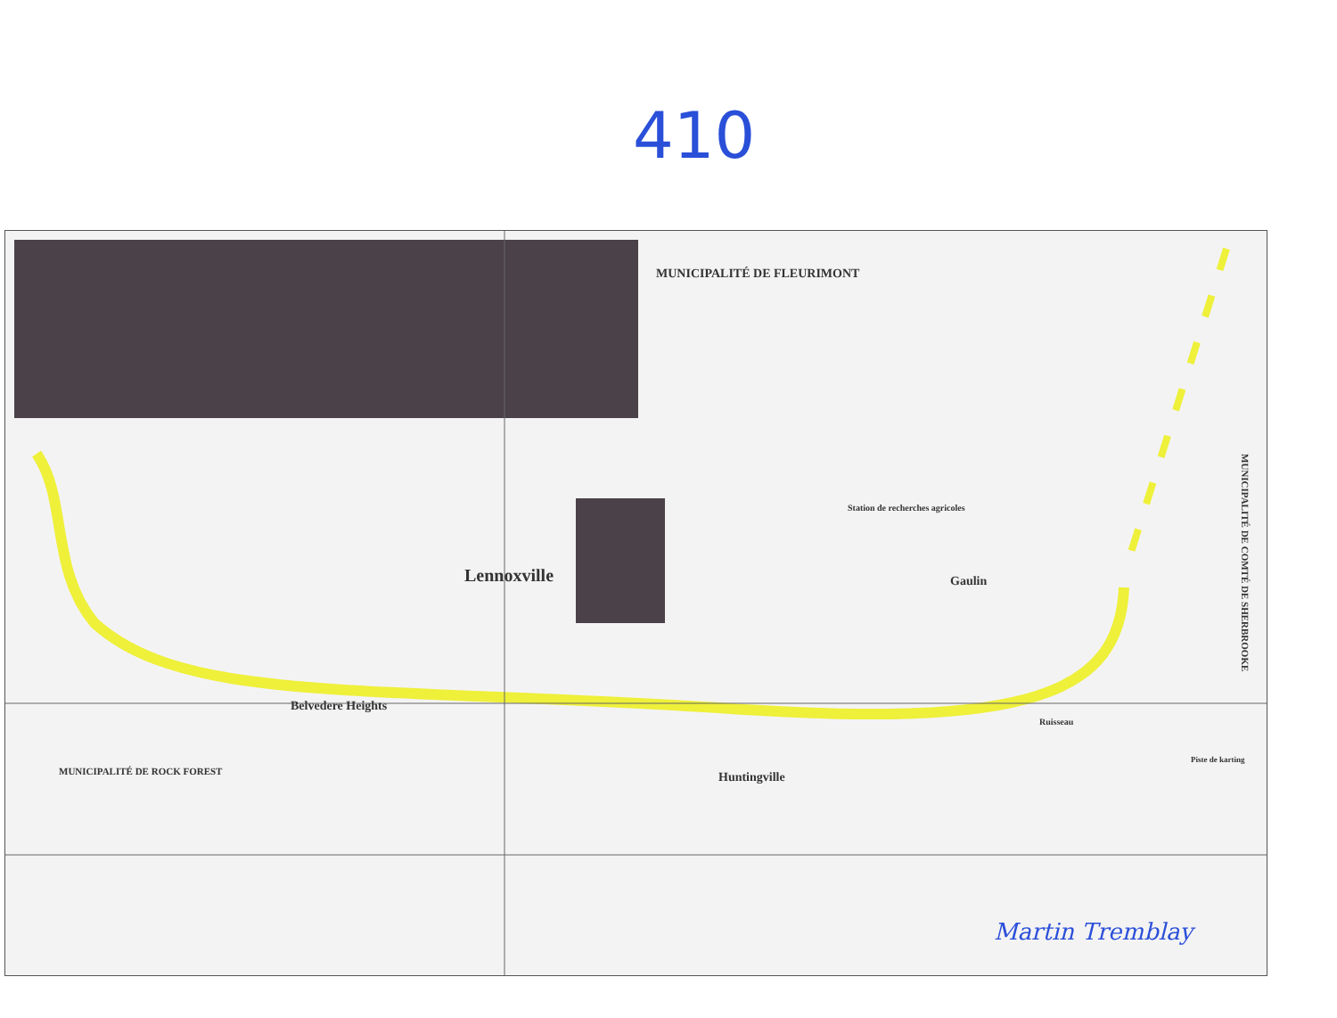410
MUNICIPALITÉ DE FLEURIMONT
Lennoxville
Belvedere Heights
Huntingville
Gaulin
Station de recherches agricoles
MUNICIPALITÉ DE COMTÉ DE SHERBROOKE
MUNICIPALITÉ DE ROCK FOREST
Piste de karting
Ruisseau
Martin Tremblay